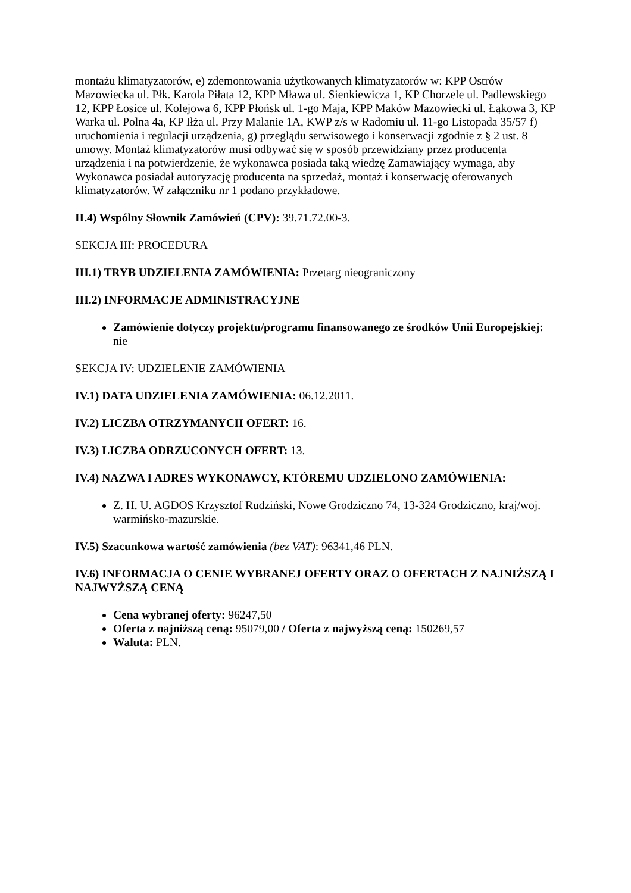montażu klimatyzatorów, e) zdemontowania użytkowanych klimatyzatorów w: KPP Ostrów Mazowiecka ul. Płk. Karola Piłata 12, KPP Mława ul. Sienkiewicza 1, KP Chorzele ul. Padlewskiego 12, KPP Łosice ul. Kolejowa 6, KPP Płońsk ul. 1-go Maja, KPP Maków Mazowiecki ul. Łąkowa 3, KP Warka ul. Polna 4a, KP Iłża ul. Przy Malanie 1A, KWP z/s w Radomiu ul. 11-go Listopada 35/57 f) uruchomienia i regulacji urządzenia, g) przeglądu serwisowego i konserwacji zgodnie z § 2 ust. 8 umowy. Montaż klimatyzatorów musi odbywać się w sposób przewidziany przez producenta urządzenia i na potwierdzenie, że wykonawca posiada taką wiedzę Zamawiający wymaga, aby Wykonawca posiadał autoryzację producenta na sprzedaż, montaż i konserwację oferowanych klimatyzatorów. W załączniku nr 1 podano przykładowe.
II.4) Wspólny Słownik Zamówień (CPV): 39.71.72.00-3.
SEKCJA III: PROCEDURA
III.1) TRYB UDZIELENIA ZAMÓWIENIA: Przetarg nieograniczony
III.2) INFORMACJE ADMINISTRACYJNE
Zamówienie dotyczy projektu/programu finansowanego ze środków Unii Europejskiej: nie
SEKCJA IV: UDZIELENIE ZAMÓWIENIA
IV.1) DATA UDZIELENIA ZAMÓWIENIA: 06.12.2011.
IV.2) LICZBA OTRZYMANYCH OFERT: 16.
IV.3) LICZBA ODRZUCONYCH OFERT: 13.
IV.4) NAZWA I ADRES WYKONAWCY, KTÓREMU UDZIELONO ZAMÓWIENIA:
Z. H. U. AGDOS Krzysztof Rudziński, Nowe Grodziczno 74, 13-324 Grodziczno, kraj/woj. warmińsko-mazurskie.
IV.5) Szacunkowa wartość zamówienia (bez VAT): 96341,46 PLN.
IV.6) INFORMACJA O CENIE WYBRANEJ OFERTY ORAZ O OFERTACH Z NAJNIŻSZĄ I NAJWYŻSZĄ CENĄ
Cena wybranej oferty: 96247,50
Oferta z najniższą ceną: 95079,00 / Oferta z najwyższą ceną: 150269,57
Waluta: PLN.